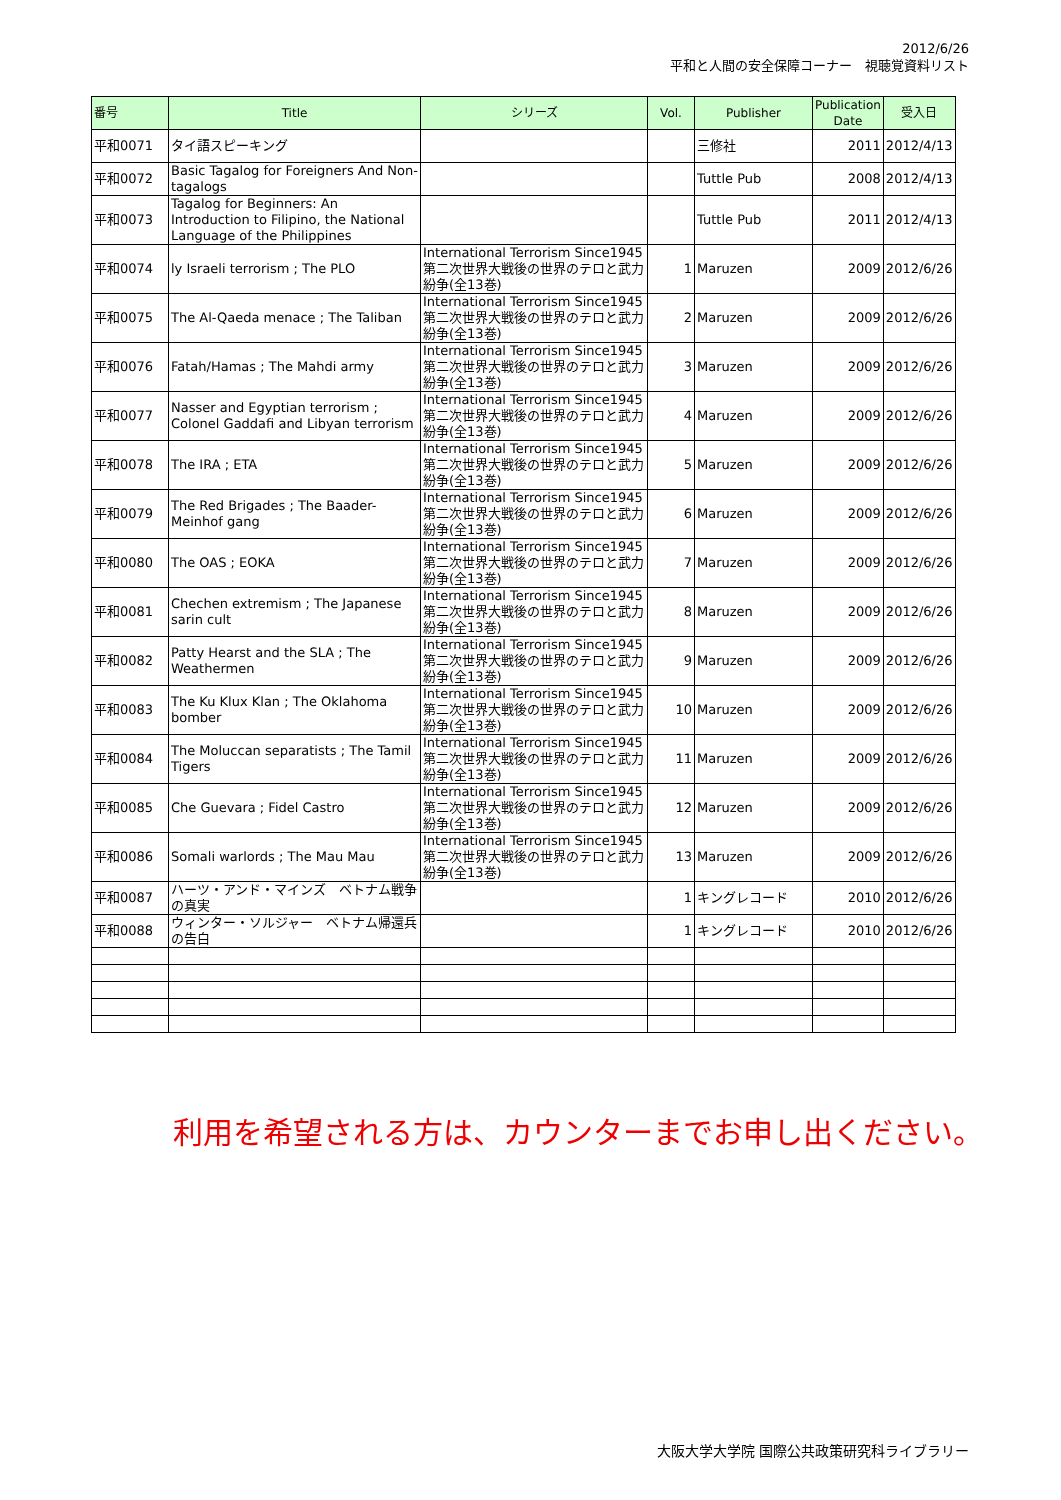2012/6/26
平和と人間の安全保障コーナー　視聴覚資料リスト
| 番号 | Title | シリーズ | Vol. | Publisher | Publication Date | 受入日 |
| --- | --- | --- | --- | --- | --- | --- |
| 平和0071 | タイ語スピーキング | | | 三修社 | 2011 | 2012/4/13 |
| 平和0072 | Basic Tagalog for Foreigners And Non-tagalogs | | | Tuttle Pub | 2008 | 2012/4/13 |
| 平和0073 | Tagalog for Beginners: An Introduction to Filipino, the National Language of the Philippines | | | Tuttle Pub | 2011 | 2012/4/13 |
| 平和0074 | ly Israeli terrorism ; The PLO | International Terrorism Since1945 第二次世界大戦後の世界のテロと武力紛争(全13巻) | 1 | Maruzen | 2009 | 2012/6/26 |
| 平和0075 | The Al-Qaeda menace ; The Taliban | International Terrorism Since1945 第二次世界大戦後の世界のテロと武力紛争(全13巻) | 2 | Maruzen | 2009 | 2012/6/26 |
| 平和0076 | Fatah/Hamas ; The Mahdi army | International Terrorism Since1945 第二次世界大戦後の世界のテロと武力紛争(全13巻) | 3 | Maruzen | 2009 | 2012/6/26 |
| 平和0077 | Nasser and Egyptian terrorism ; Colonel Gaddafi and Libyan terrorism | International Terrorism Since1945 第二次世界大戦後の世界のテロと武力紛争(全13巻) | 4 | Maruzen | 2009 | 2012/6/26 |
| 平和0078 | The IRA ; ETA | International Terrorism Since1945 第二次世界大戦後の世界のテロと武力紛争(全13巻) | 5 | Maruzen | 2009 | 2012/6/26 |
| 平和0079 | The Red Brigades ; The Baader-Meinhof gang | International Terrorism Since1945 第二次世界大戦後の世界のテロと武力紛争(全13巻) | 6 | Maruzen | 2009 | 2012/6/26 |
| 平和0080 | The OAS ; EOKA | International Terrorism Since1945 第二次世界大戦後の世界のテロと武力紛争(全13巻) | 7 | Maruzen | 2009 | 2012/6/26 |
| 平和0081 | Chechen extremism ; The Japanese sarin cult | International Terrorism Since1945 第二次世界大戦後の世界のテロと武力紛争(全13巻) | 8 | Maruzen | 2009 | 2012/6/26 |
| 平和0082 | Patty Hearst and the SLA ; The Weathermen | International Terrorism Since1945 第二次世界大戦後の世界のテロと武力紛争(全13巻) | 9 | Maruzen | 2009 | 2012/6/26 |
| 平和0083 | The Ku Klux Klan ; The Oklahoma bomber | International Terrorism Since1945 第二次世界大戦後の世界のテロと武力紛争(全13巻) | 10 | Maruzen | 2009 | 2012/6/26 |
| 平和0084 | The Moluccan separatists ; The Tamil Tigers | International Terrorism Since1945 第二次世界大戦後の世界のテロと武力紛争(全13巻) | 11 | Maruzen | 2009 | 2012/6/26 |
| 平和0085 | Che Guevara ; Fidel Castro | International Terrorism Since1945 第二次世界大戦後の世界のテロと武力紛争(全13巻) | 12 | Maruzen | 2009 | 2012/6/26 |
| 平和0086 | Somali warlords ; The Mau Mau | International Terrorism Since1945 第二次世界大戦後の世界のテロと武力紛争(全13巻) | 13 | Maruzen | 2009 | 2012/6/26 |
| 平和0087 | ハーツ・アンド・マインズ ベトナム戦争の真実 | | 1 | キングレコード | 2010 | 2012/6/26 |
| 平和0088 | ウィンター・ソルジャー ベトナム帰還兵の告白 | | 1 | キングレコード | 2010 | 2012/6/26 |
利用を希望される方は、カウンターまでお申し出ください。
大阪大学大学院 国際公共政策研究科ライブラリー